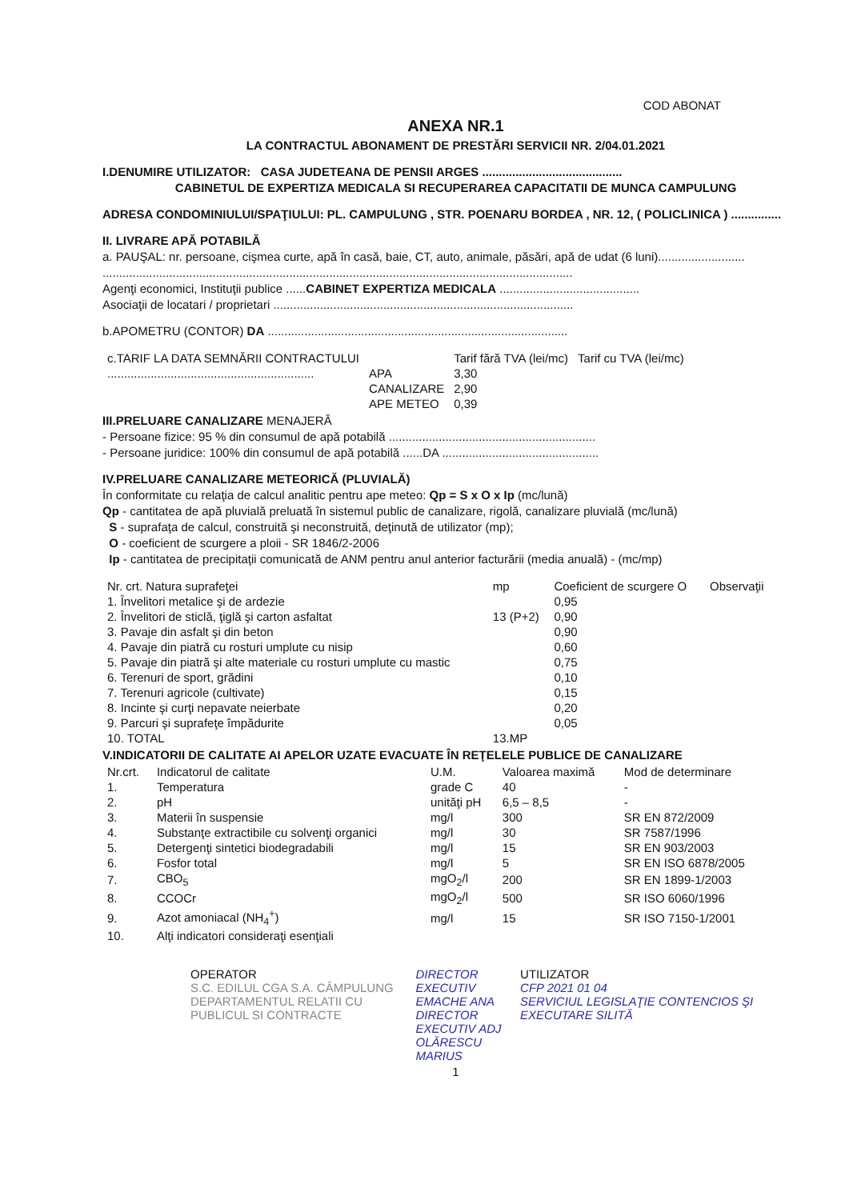COD ABONAT
ANEXA NR.1
LA CONTRACTUL ABONAMENT DE PRESTĂRI SERVICII NR. 2/04.01.2021
I.DENUMIRE UTILIZATOR: CASA JUDETEANA DE PENSII ARGES ..........................................
CABINETUL DE EXPERTIZA MEDICALA SI RECUPERAREA CAPACITATII DE MUNCA CAMPULUNG
ADRESA CONDOMINIULUI/SPAŢIULUI: PL. CAMPULUNG , STR. POENARU BORDEA , NR. 12, ( POLICLINICA ) ...............
II. LIVRARE APĂ POTABILĂ
a. PAUŞAL: nr. persoane, cişmea curte, apă în casă, baie, CT, auto, animale, păsări, apă de udat (6 luni)..........................
.............................................................................................................................................
Agenţi economici, Instituţii publice ......CABINET EXPERTIZA MEDICALA ..........................................
Asociaţii de locatari / proprietari ..........................................................................................
b.APOMETRU (CONTOR) DA ..........................................................................................
| c.TARIF LA DATA SEMNĂRII CONTRACTULUI | | Tarif fără TVA (lei/mc) | Tarif cu TVA (lei/mc) |
| --- | --- | --- | --- |
| .............................................................. | APA | 3,30 | |
| | CANALIZARE | 2,90 | |
| | APE METEO | 0,39 | |
III.PRELUARE CANALIZARE MENAJERĂ
- Persoane fizice: 95 % din consumul de apă potabilă ..............................................................
- Persoane juridice: 100% din consumul de apă potabilă ......DA ...............................................
IV.PRELUARE CANALIZARE METEORICĂ (PLUVIALĂ)
În conformitate cu relaţia de calcul analitic pentru ape meteo: Qp = S x O x Ip (mc/lună)
Qp - cantitatea de apă pluvială preluată în sistemul public de canalizare, rigolă, canalizare pluvială (mc/lună)
S - suprafaţa de calcul, construită şi neconstruită, deţinută de utilizator (mp);
O - coeficient de scurgere a ploii - SR 1846/2-2006
Ip - cantitatea de precipitaţii comunicată de ANM pentru anul anterior facturării (media anuală) - (mc/mp)
| Nr. crt. Natura suprafeţei | mp | Coeficient de scurgere O | Observaţii |
| --- | --- | --- | --- |
| 1. Învelitori metalice şi de ardezie | | 0,95 | |
| 2. Învelitori de sticlă, ţiglă şi carton asfaltat | 13 (P+2) | 0,90 | |
| 3. Pavaje din asfalt şi din beton | | 0,90 | |
| 4. Pavaje din piatră cu rosturi umplute cu nisip | | 0,60 | |
| 5. Pavaje din piatră şi alte materiale cu rosturi umplute cu mastic | | 0,75 | |
| 6. Terenuri de sport, grădini | | 0,10 | |
| 7. Terenuri agricole (cultivate) | | 0,15 | |
| 8. Incinte şi curţi nepavate neierbate | | 0,20 | |
| 9. Parcuri şi suprafeţe împădurite | | 0,05 | |
| 10. TOTAL | 13.MP | | |
V.INDICATORII DE CALITATE AI APELOR UZATE EVACUATE ÎN REŢELELE PUBLICE DE CANALIZARE
| Nr.crt. | Indicatorul de calitate | U.M. | Valoarea maximă | Mod de determinare |
| --- | --- | --- | --- | --- |
| 1. | Temperatura | grade C | 40 | - |
| 2. | pH | unităţi pH | 6,5 – 8,5 | - |
| 3. | Materii în suspensie | mg/l | 300 | SR EN 872/2009 |
| 4. | Substanţe extractibile cu solvenţi organici | mg/l | 30 | SR 7587/1996 |
| 5. | Detergenţi sintetici biodegradabili | mg/l | 15 | SR EN 903/2003 |
| 6. | Fosfor total | mg/l | 5 | SR EN ISO 6878/2005 |
| 7. | CBO<sub>5</sub> | mgO<sub>2</sub>/l | 200 | SR EN 1899-1/2003 |
| 8. | CCOCr | mgO<sub>2</sub>/l | 500 | SR ISO 6060/1996 |
| 9. | Azot amoniacal (NH<sub>4</sub><sup>+</sup>) | mg/l | 15 | SR ISO 7150-1/2001 |
| 10. | Alţi indicatori consideraţi esenţiali | | | |
OPERATOR
S.C. EDILUL CGA S.A. CÂMPULUNG
DEPARTAMENTUL RELATII CU PUBLICUL SI CONTRACTE
DIRECTOR EXECUTIV
EMACHE ANA
DIRECTOR EXECUTIV ADJ
OLĂRESCU MARIUS
UTILIZATOR
CFP 2021 01 04
SERVICIUL LEGISLAŢIE CONTENCIOS ŞI EXECUTARE SILITĂ
1